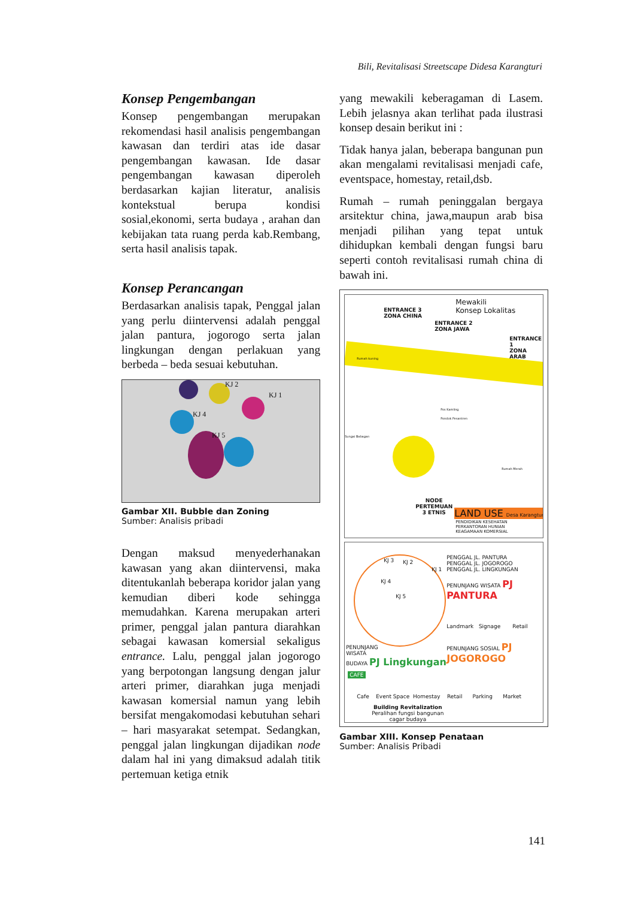Bili, Revitalisasi Streetscape Didesa Karangturi
Konsep Pengembangan
Konsep pengembangan merupakan rekomendasi hasil analisis pengembangan kawasan dan terdiri atas ide dasar pengembangan kawasan. Ide dasar pengembangan kawasan diperoleh berdasarkan kajian literatur, analisis kontekstual berupa kondisi sosial,ekonomi, serta budaya , arahan dan kebijakan tata ruang perda kab.Rembang, serta hasil analisis tapak.
Konsep Perancangan
Berdasarkan analisis tapak, Penggal jalan yang perlu diintervensi adalah penggal jalan pantura, jogorogo serta jalan lingkungan dengan perlakuan yang berbeda – beda sesuai kebutuhan.
KJ 2
KJ 1
KJ 4
KJ 5
Gambar XII. Bubble dan Zoning
Sumber: Analisis pribadi
Dengan maksud menyederhanakan kawasan yang akan diintervensi, maka ditentukanlah beberapa koridor jalan yang kemudian diberi kode sehingga memudahkan. Karena merupakan arteri primer, penggal jalan pantura diarahkan sebagai kawasan komersial sekaligus entrance. Lalu, penggal jalan jogorogo yang berpotongan langsung dengan jalur arteri primer, diarahkan juga menjadi kawasan komersial namun yang lebih bersifat mengakomodasi kebutuhan sehari – hari masyarakat setempat. Sedangkan, penggal jalan lingkungan dijadikan node dalam hal ini yang dimaksud adalah titik pertemuan ketiga etnik
yang mewakili keberagaman di Lasem. Lebih jelasnya akan terlihat pada ilustrasi konsep desain berikut ini :
Tidak hanya jalan, beberapa bangunan pun akan mengalami revitalisasi menjadi cafe, eventspace, homestay, retail,dsb.
Rumah – rumah peninggalan bergaya arsitektur china, jawa,maupun arab bisa menjadi pilihan yang tepat untuk dihidupkan kembali dengan fungsi baru seperti contoh revitalisasi rumah china di bawah ini.
Mewakili
Konsep Lokalitas ENTRANCE 3
ZONA CHINA
ENTRANCE 2
ZONA JAWA
ENTRANCE 1
ZONA ARAB
Rumah kuning
Pos Kamling
Pondok Pesantren
Sungai Babagan
Rumah Merah
NODE
PERTEMUAN
3 ETNIS
LAND USE Desa Karangturi
PENDIDIKAN KESEHATAN
PERKANTORAN HUNIAN
KEAGAMAAN KOMERSIAL
KJ 3 KJ 2
KJ 1
KJ 4
KJ 5
PENGGAL JL. PANTURA
PENGGAL JL. JOGOROGO
PENGGAL JL. LINGKUNGAN
PENUNJANG WISATA PJ PANTURA
Landmark Signage Retail
PENUNJANG
WISATA
BUDAYA PJ Lingkungan
PENUNJANG SOSIAL PJ JOGOROGO
CAFE
Cafe Event Space Homestay Retail Parking Market
Building Revitalization
Peralihan fungsi bangunan
cagar budaya
Gambar XIII. Konsep Penataan
Sumber: Analisis Pribadi
141